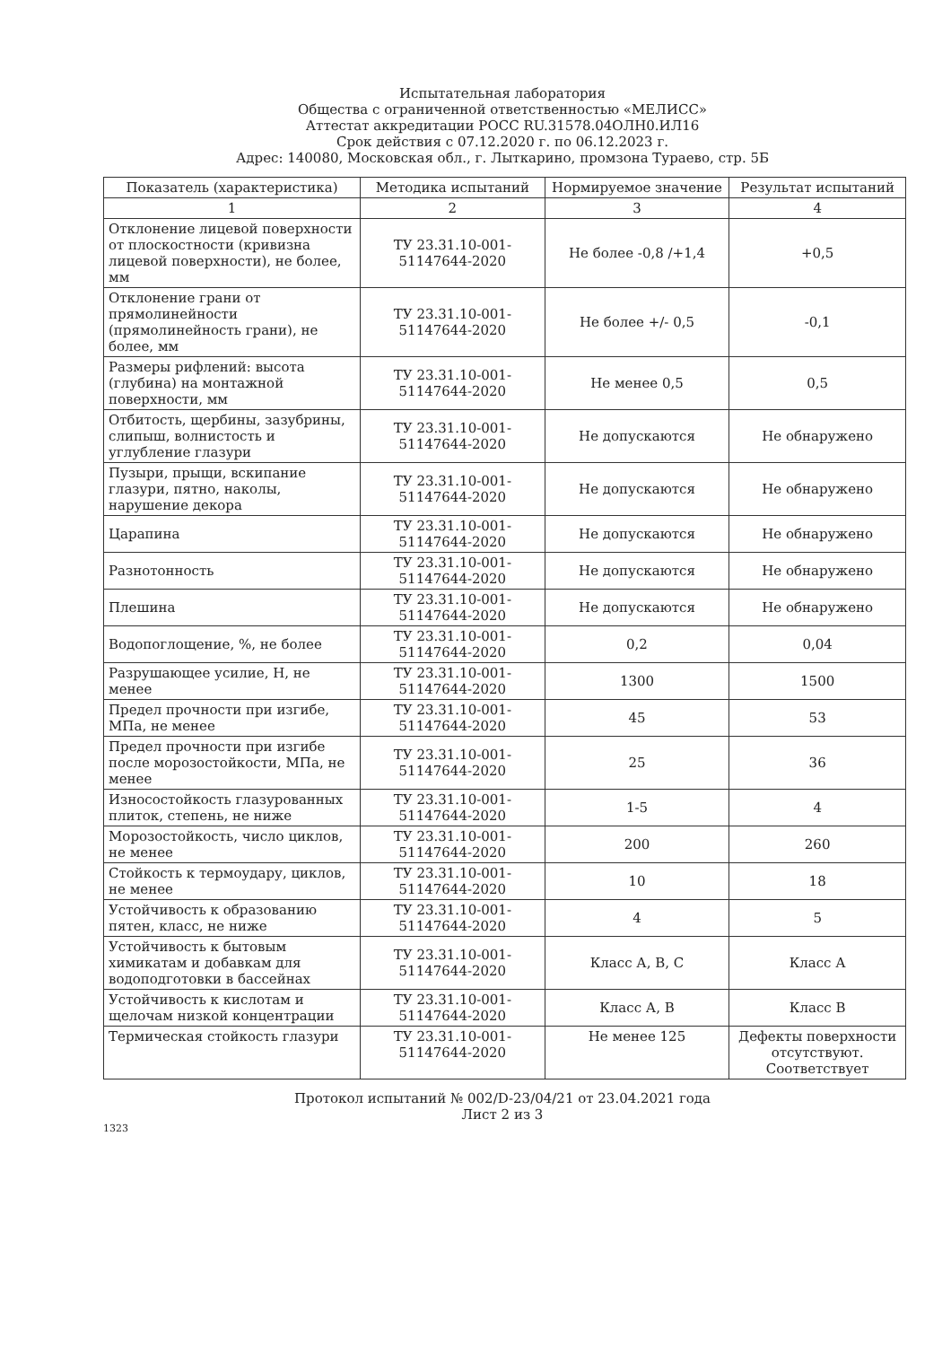Испытательная лаборатория
Общества с ограниченной ответственностью «МЕЛИСС»
Аттестат аккредитации РОСС RU.31578.04ОЛН0.ИЛ16
Срок действия с 07.12.2020 г. по 06.12.2023 г.
Адрес: 140080, Московская обл., г. Лыткарино, промзона Тураево, стр. 5Б
| Показатель (характеристика) | Методика испытаний | Нормируемое значение | Результат испытаний |
| --- | --- | --- | --- |
| 1 | 2 | 3 | 4 |
| Отклонение лицевой поверхности от плоскостности (кривизна лицевой поверхности), не более, мм | ТУ 23.31.10-001-51147644-2020 | Не более -0,8 /+1,4 | +0,5 |
| Отклонение грани от прямолинейности (прямолинейность грани), не более, мм | ТУ 23.31.10-001-51147644-2020 | Не более +/- 0,5 | -0,1 |
| Размеры рифлений: высота (глубина) на монтажной поверхности, мм | ТУ 23.31.10-001-51147644-2020 | Не менее 0,5 | 0,5 |
| Отбитость, щербины, зазубрины, слипыш, волнистость и углубление глазури | ТУ 23.31.10-001-51147644-2020 | Не допускаются | Не обнаружено |
| Пузыри, прыщи, вскипание глазури, пятно, наколы, нарушение декора | ТУ 23.31.10-001-51147644-2020 | Не допускаются | Не обнаружено |
| Царапина | ТУ 23.31.10-001-51147644-2020 | Не допускаются | Не обнаружено |
| Разнотонность | ТУ 23.31.10-001-51147644-2020 | Не допускаются | Не обнаружено |
| Плешина | ТУ 23.31.10-001-51147644-2020 | Не допускаются | Не обнаружено |
| Водопоглощение, %, не более | ТУ 23.31.10-001-51147644-2020 | 0,2 | 0,04 |
| Разрушающее усилие, Н, не менее | ТУ 23.31.10-001-51147644-2020 | 1300 | 1500 |
| Предел прочности при изгибе, МПа, не менее | ТУ 23.31.10-001-51147644-2020 | 45 | 53 |
| Предел прочности при изгибе после морозостойкости, МПа, не менее | ТУ 23.31.10-001-51147644-2020 | 25 | 36 |
| Износостойкость глазурованных плиток, степень, не ниже | ТУ 23.31.10-001-51147644-2020 | 1-5 | 4 |
| Морозостойкость, число циклов, не менее | ТУ 23.31.10-001-51147644-2020 | 200 | 260 |
| Стойкость к термоудару, циклов, не менее | ТУ 23.31.10-001-51147644-2020 | 10 | 18 |
| Устойчивость к образованию пятен, класс, не ниже | ТУ 23.31.10-001-51147644-2020 | 4 | 5 |
| Устойчивость к бытовым химикатам и добавкам для водоподготовки в бассейнах | ТУ 23.31.10-001-51147644-2020 | Класс А, В, С | Класс А |
| Устойчивость к кислотам и щелочам низкой концентрации | ТУ 23.31.10-001-51147644-2020 | Класс А, В | Класс В |
| Термическая стойкость глазури | ТУ 23.31.10-001-51147644-2020 | Не менее 125 | Дефекты поверхности отсутствуют. Соответствует |
Протокол испытаний № 002/D-23/04/21 от 23.04.2021 года
Лист 2 из 3
1323